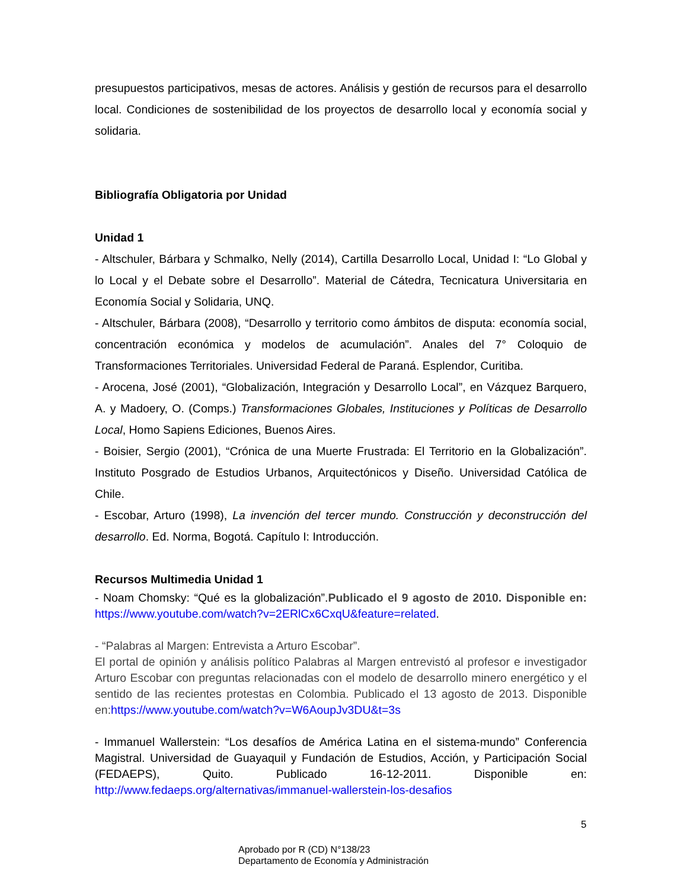presupuestos participativos, mesas de actores. Análisis y gestión de recursos para el desarrollo local. Condiciones de sostenibilidad de los proyectos de desarrollo local y economía social y solidaria.
Bibliografía Obligatoria por Unidad
Unidad 1
- Altschuler, Bárbara y Schmalko, Nelly (2014), Cartilla Desarrollo Local, Unidad I: “Lo Global y lo Local y el Debate sobre el Desarrollo”. Material de Cátedra, Tecnicatura Universitaria en Economía Social y Solidaria, UNQ.
- Altschuler, Bárbara (2008), “Desarrollo y territorio como ámbitos de disputa: economía social, concentración económica y modelos de acumulación”. Anales del 7° Coloquio de Transformaciones Territoriales. Universidad Federal de Paraná. Esplendor, Curitiba.
- Arocena, José (2001), “Globalización, Integración y Desarrollo Local”, en Vázquez Barquero, A. y Madoery, O. (Comps.) Transformaciones Globales, Instituciones y Políticas de Desarrollo Local, Homo Sapiens Ediciones, Buenos Aires.
- Boisier, Sergio (2001), “Crónica de una Muerte Frustrada: El Territorio en la Globalización”. Instituto Posgrado de Estudios Urbanos, Arquitectónicos y Diseño. Universidad Católica de Chile.
- Escobar, Arturo (1998), La invención del tercer mundo. Construcción y deconstrucción del desarrollo. Ed. Norma, Bogotá. Capítulo I: Introducción.
Recursos Multimedia Unidad 1
- Noam Chomsky: “Qué es la globalización”.Publicado el 9 agosto de 2010. Disponible en: https://www.youtube.com/watch?v=2ERlCx6CxqU&feature=related.
- “Palabras al Margen: Entrevista a Arturo Escobar”.
El portal de opinión y análisis político Palabras al Margen entrevistó al profesor e investigador Arturo Escobar con preguntas relacionadas con el modelo de desarrollo minero energético y el sentido de las recientes protestas en Colombia. Publicado el 13 agosto de 2013. Disponible en:https://www.youtube.com/watch?v=W6AoupJv3DU&t=3s
- Immanuel Wallerstein: “Los desafíos de América Latina en el sistema-mundo” Conferencia Magistral. Universidad de Guayaquil y Fundación de Estudios, Acción, y Participación Social (FEDAEPS), Quito. Publicado 16-12-2011. Disponible en: http://www.fedaeps.org/alternativas/immanuel-wallerstein-los-desafios
5
Aprobado por R (CD) N°138/23
Departamento de Economía y Administración